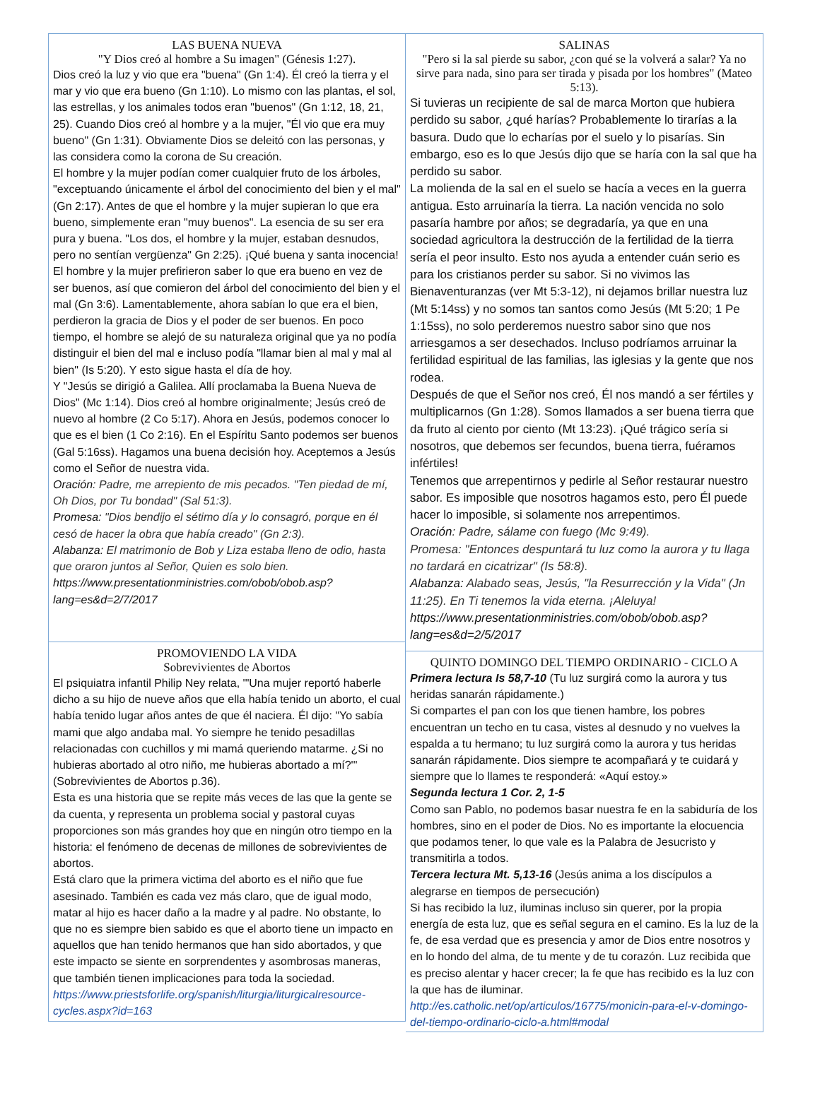LAS BUENA NUEVA
"Y Dios creó al hombre a Su imagen" (Génesis 1:27).
Dios creó la luz y vio que era "buena" (Gn 1:4). Él creó la tierra y el mar y vio que era bueno (Gn 1:10). Lo mismo con las plantas, el sol, las estrellas, y los animales todos eran "buenos" (Gn 1:12, 18, 21, 25). Cuando Dios creó al hombre y a la mujer, "Él vio que era muy bueno" (Gn 1:31). Obviamente Dios se deleitó con las personas, y las considera como la corona de Su creación.
El hombre y la mujer podían comer cualquier fruto de los árboles, "exceptuando únicamente el árbol del conocimiento del bien y el mal" (Gn 2:17). Antes de que el hombre y la mujer supieran lo que era bueno, simplemente eran "muy buenos". La esencia de su ser era pura y buena. "Los dos, el hombre y la mujer, estaban desnudos, pero no sentían vergüenza" Gn 2:25). ¡Qué buena y santa inocencia!
El hombre y la mujer prefirieron saber lo que era bueno en vez de ser buenos, así que comieron del árbol del conocimiento del bien y el mal (Gn 3:6). Lamentablemente, ahora sabían lo que era el bien, perdieron la gracia de Dios y el poder de ser buenos. En poco tiempo, el hombre se alejó de su naturaleza original que ya no podía distinguir el bien del mal e incluso podía "llamar bien al mal y mal al bien" (Is 5:20). Y esto sigue hasta el día de hoy.
Y "Jesús se dirigió a Galilea. Allí proclamaba la Buena Nueva de Dios" (Mc 1:14). Dios creó al hombre originalmente; Jesús creó de nuevo al hombre (2 Co 5:17). Ahora en Jesús, podemos conocer lo que es el bien (1 Co 2:16). En el Espíritu Santo podemos ser buenos (Gal 5:16ss). Hagamos una buena decisión hoy. Aceptemos a Jesús como el Señor de nuestra vida.
Oración: Padre, me arrepiento de mis pecados. "Ten piedad de mí, Oh Dios, por Tu bondad" (Sal 51:3).
Promesa: "Dios bendijo el sétimo día y lo consagró, porque en él cesó de hacer la obra que había creado" (Gn 2:3).
Alabanza: El matrimonio de Bob y Liza estaba lleno de odio, hasta que oraron juntos al Señor, Quien es solo bien.
https://www.presentationministries.com/obob/obob.asp?lang=es&d=2/7/2017
PROMOVIENDO LA VIDA
Sobrevivientes de Abortos
El psiquiatra infantil Philip Ney relata, '"Una mujer reportó haberle dicho a su hijo de nueve años que ella había tenido un aborto, el cual había tenido lugar años antes de que él naciera. Él dijo: "Yo sabía mami que algo andaba mal. Yo siempre he tenido pesadillas relacionadas con cuchillos y mi mamá queriendo matarme. ¿Si no hubieras abortado al otro niño, me hubieras abortado a mí?'" (Sobrevivientes de Abortos p.36).
Esta es una historia que se repite más veces de las que la gente se da cuenta, y representa un problema social y pastoral cuyas proporciones son más grandes hoy que en ningún otro tiempo en la historia: el fenómeno de decenas de millones de sobrevivientes de abortos.
Está claro que la primera victima del aborto es el niño que fue asesinado. También es cada vez más claro, que de igual modo, matar al hijo es hacer daño a la madre y al padre. No obstante, lo que no es siempre bien sabido es que el aborto tiene un impacto en aquellos que han tenido hermanos que han sido abortados, y que este impacto se siente en sorprendentes y asombrosas maneras, que también tienen implicaciones para toda la sociedad. https://www.priestsforlife.org/spanish/liturgia/liturgicalresource-cycles.aspx?id=163
SALINAS
"Pero si la sal pierde su sabor, ¿con qué se la volverá a salar? Ya no sirve para nada, sino para ser tirada y pisada por los hombres" (Mateo 5:13).
Si tuvieras un recipiente de sal de marca Morton que hubiera perdido su sabor, ¿qué harías? Probablemente lo tirarías a la basura. Dudo que lo echarías por el suelo y lo pisarías. Sin embargo, eso es lo que Jesús dijo que se haría con la sal que ha perdido su sabor.
La molienda de la sal en el suelo se hacía a veces en la guerra antigua. Esto arruinaría la tierra. La nación vencida no solo pasaría hambre por años; se degradaría, ya que en una sociedad agricultora la destrucción de la fertilidad de la tierra sería el peor insulto. Esto nos ayuda a entender cuán serio es para los cristianos perder su sabor. Si no vivimos las Bienaventuranzas (ver Mt 5:3-12), ni dejamos brillar nuestra luz (Mt 5:14ss) y no somos tan santos como Jesús (Mt 5:20; 1 Pe 1:15ss), no solo perderemos nuestro sabor sino que nos arriesgamos a ser desechados. Incluso podríamos arruinar la fertilidad espiritual de las familias, las iglesias y la gente que nos rodea.
Después de que el Señor nos creó, Él nos mandó a ser fértiles y multiplicarnos (Gn 1:28). Somos llamados a ser buena tierra que da fruto al ciento por ciento (Mt 13:23). ¡Qué trágico sería si nosotros, que debemos ser fecundos, buena tierra, fuéramos infértiles!
Tenemos que arrepentirnos y pedirle al Señor restaurar nuestro sabor. Es imposible que nosotros hagamos esto, pero Él puede hacer lo imposible, si solamente nos arrepentimos.
Oración: Padre, sálame con fuego (Mc 9:49).
Promesa: "Entonces despuntará tu luz como la aurora y tu llaga no tardará en cicatrizar" (Is 58:8).
Alabanza: Alabado seas, Jesús, "la Resurrección y la Vida" (Jn 11:25). En Ti tenemos la vida eterna. ¡Aleluya!
https://www.presentationministries.com/obob/obob.asp?lang=es&d=2/5/2017
QUINTO DOMINGO DEL TIEMPO ORDINARIO - CICLO A
Primera lectura Is 58,7-10 (Tu luz surgirá como la aurora y tus heridas sanarán rápidamente.)
Si compartes el pan con los que tienen hambre, los pobres encuentran un techo en tu casa, vistes al desnudo y no vuelves la espalda a tu hermano; tu luz surgirá como la aurora y tus heridas sanarán rápidamente. Dios siempre te acompañará y te cuidará y siempre que lo llames te responderá: «Aquí estoy.»
Segunda lectura 1 Cor. 2, 1-5
Como san Pablo, no podemos basar nuestra fe en la sabiduría de los hombres, sino en el poder de Dios. No es importante la elocuencia que podamos tener, lo que vale es la Palabra de Jesucristo y transmitirla a todos.
Tercera lectura Mt. 5,13-16 (Jesús anima a los discípulos a alegrarse en tiempos de persecución)
Si has recibido la luz, iluminas incluso sin querer, por la propia energía de esta luz, que es señal segura en el camino. Es la luz de la fe, de esa verdad que es presencia y amor de Dios entre nosotros y en lo hondo del alma, de tu mente y de tu corazón. Luz recibida que es preciso alentar y hacer crecer; la fe que has recibido es la luz con la que has de iluminar. http://es.catholic.net/op/articulos/16775/monicin-para-el-v-domingo-del-tiempo-ordinario-ciclo-a.html#modal